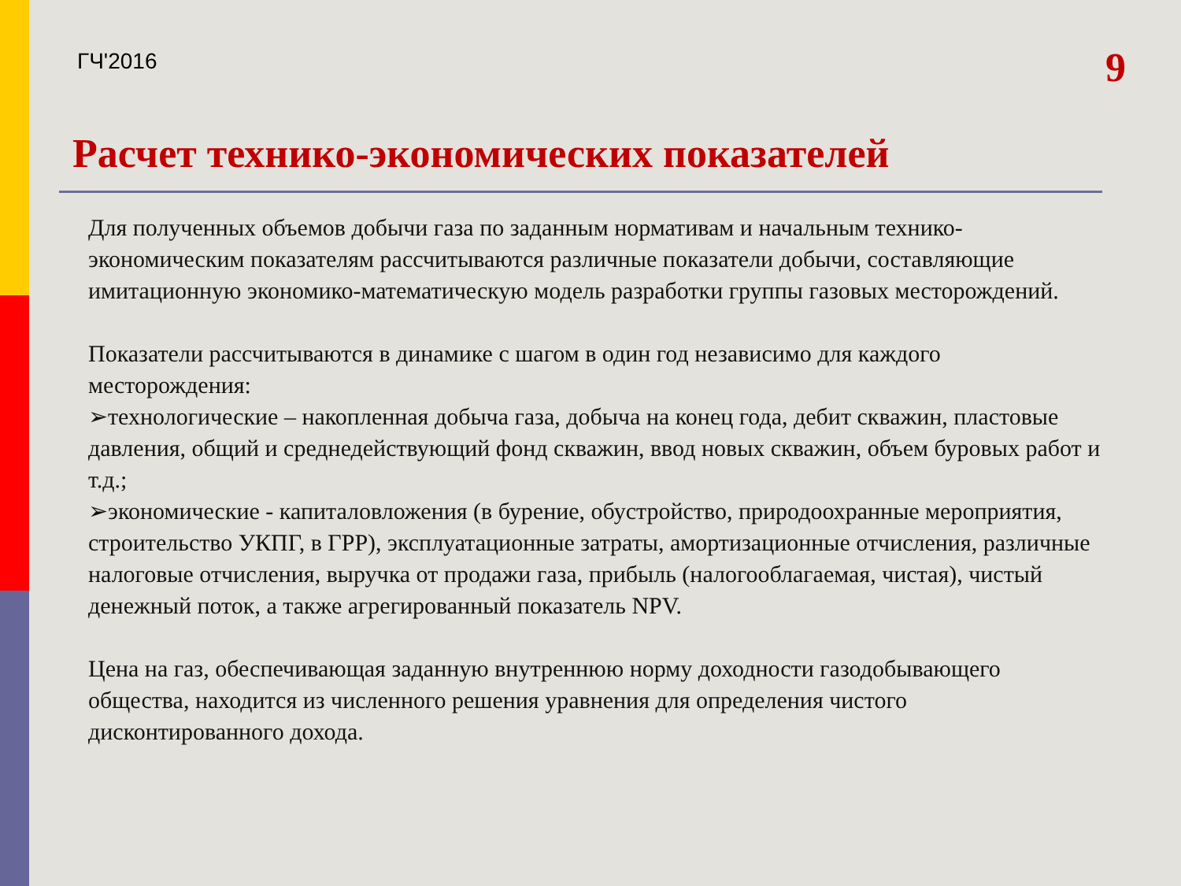ГЧ'2016
9
Расчет технико-экономических показателей
Для полученных объемов добычи газа по заданным нормативам и начальным технико-экономическим показателям рассчитываются различные показатели добычи, составляющие имитационную экономико-математическую модель разработки группы газовых месторождений.
Показатели рассчитываются в динамике с шагом в один год независимо для каждого месторождения:
➢технологические – накопленная добыча газа, добыча на конец года, дебит скважин, пластовые давления, общий и среднедействующий фонд скважин, ввод новых скважин, объем буровых работ и т.д.;
➢экономические - капиталовложения (в бурение, обустройство, природоохранные мероприятия, строительство УКПГ, в ГРР), эксплуатационные затраты, амортизационные отчисления, различные налоговые отчисления, выручка от продажи газа, прибыль (налогооблагаемая, чистая), чистый денежный поток, а также агрегированный показатель NPV.
Цена на газ, обеспечивающая заданную внутреннюю норму доходности газодобывающего общества, находится из численного решения уравнения для определения чистого дисконтированного дохода.